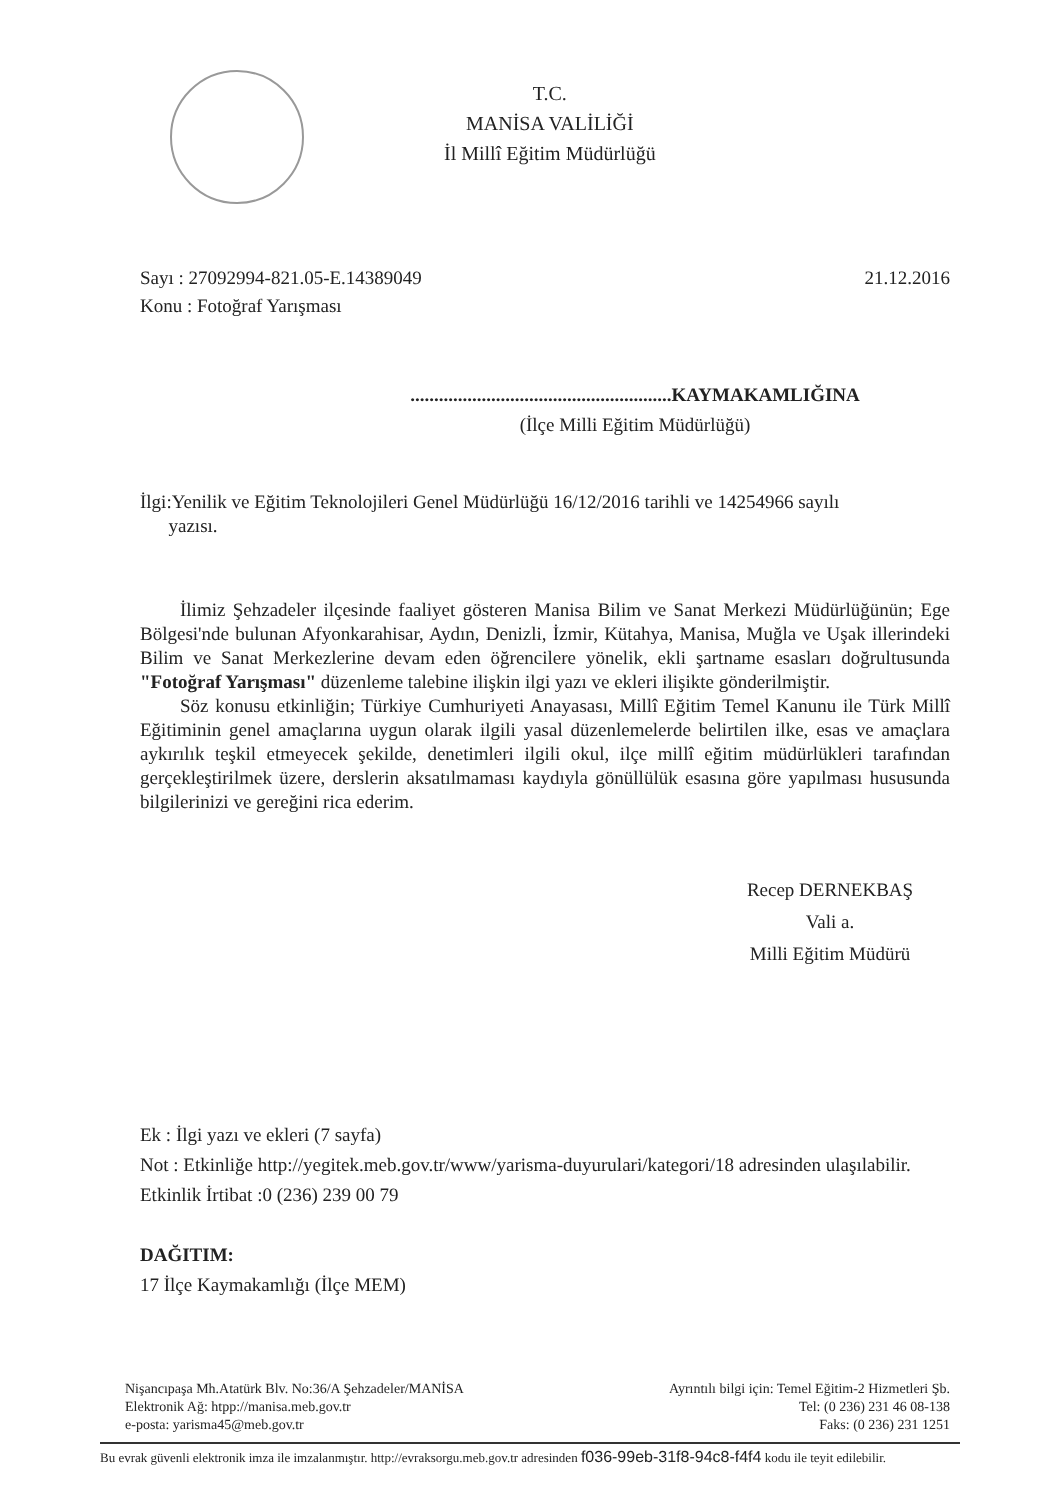T.C.
MANİSA VALİLİĞİ
İl Millî Eğitim Müdürlüğü
Sayı : 27092994-821.05-E.14389049
Konu : Fotoğraf Yarışması
21.12.2016
.......................................................KAYMAKAMLIĞINA
(İlçe Milli Eğitim Müdürlüğü)
İlgi:Yenilik ve Eğitim Teknolojileri Genel Müdürlüğü 16/12/2016 tarihli ve 14254966 sayılı
yazısı.
İlimiz Şehzadeler ilçesinde faaliyet gösteren Manisa Bilim ve Sanat Merkezi Müdürlüğünün; Ege Bölgesi'nde bulunan Afyonkarahisar, Aydın, Denizli, İzmir, Kütahya, Manisa, Muğla ve Uşak illerindeki Bilim ve Sanat Merkezlerine devam eden öğrencilere yönelik, ekli şartname esasları doğrultusunda "Fotoğraf Yarışması" düzenleme talebine ilişkin ilgi yazı ve ekleri ilişikte gönderilmiştir.
Söz konusu etkinliğin; Türkiye Cumhuriyeti Anayasası, Millî Eğitim Temel Kanunu ile Türk Millî Eğitiminin genel amaçlarına uygun olarak ilgili yasal düzenlemelerde belirtilen ilke, esas ve amaçlara aykırılık teşkil etmeyecek şekilde, denetimleri ilgili okul, ilçe millî eğitim müdürlükleri tarafından gerçekleştirilmek üzere, derslerin aksatılmaması kaydıyla gönüllülük esasına göre yapılması hususunda bilgilerinizi ve gereğini rica ederim.
Recep DERNEKBAŞ
Vali a.
Milli Eğitim Müdürü
Ek : İlgi yazı ve ekleri (7 sayfa)
Not : Etkinliğe http://yegitek.meb.gov.tr/www/yarisma-duyurulari/kategori/18 adresinden ulaşılabilir.
Etkinlik İrtibat :0 (236) 239 00 79
DAĞITIM:
17 İlçe Kaymakamlığı (İlçe MEM)
Nişancıpaşa Mh.Atatürk Blv. No:36/A Şehzadeler/MANİSA
Elektronik Ağ: htpp://manisa.meb.gov.tr
e-posta: yarisma45@meb.gov.tr
Ayrıntılı bilgi için: Temel Eğitim-2 Hizmetleri Şb.
Tel: (0 236) 231 46 08-138
Faks: (0 236) 231 1251
Bu evrak güvenli elektronik imza ile imzalanmıştır. http://evraksorgu.meb.gov.tr adresinden f036-99eb-31f8-94c8-f4f4 kodu ile teyit edilebilir.